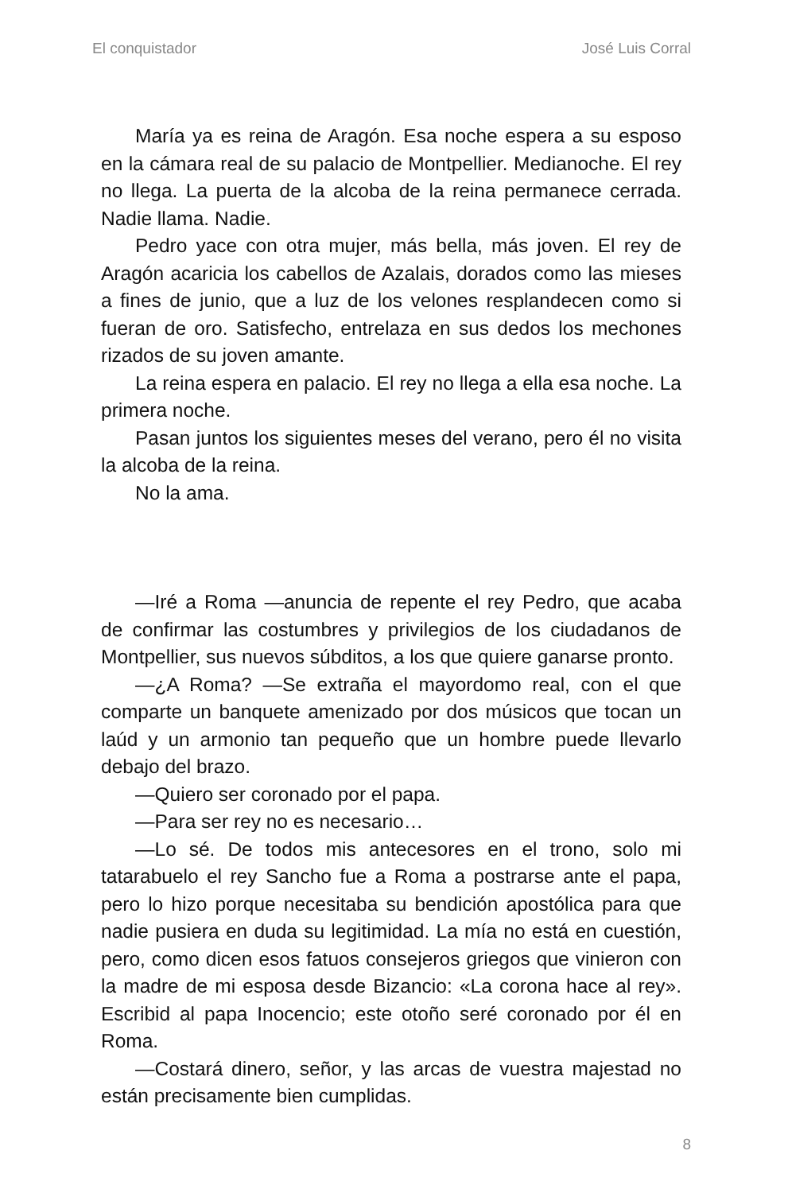El conquistador José Luis Corral
María ya es reina de Aragón. Esa noche espera a su esposo en la cámara real de su palacio de Montpellier. Medianoche. El rey no llega. La puerta de la alcoba de la reina permanece cerrada. Nadie llama. Nadie.
Pedro yace con otra mujer, más bella, más joven. El rey de Aragón acaricia los cabellos de Azalais, dorados como las mieses a fines de junio, que a luz de los velones resplandecen como si fueran de oro. Satisfecho, entrelaza en sus dedos los mechones rizados de su joven amante.
La reina espera en palacio. El rey no llega a ella esa noche. La primera noche.
Pasan juntos los siguientes meses del verano, pero él no visita la alcoba de la reina.
No la ama.
—Iré a Roma —anuncia de repente el rey Pedro, que acaba de confirmar las costumbres y privilegios de los ciudadanos de Montpellier, sus nuevos súbditos, a los que quiere ganarse pronto.
—¿A Roma? —Se extraña el mayordomo real, con el que comparte un banquete amenizado por dos músicos que tocan un laúd y un armonio tan pequeño que un hombre puede llevarlo debajo del brazo.
—Quiero ser coronado por el papa.
—Para ser rey no es necesario…
—Lo sé. De todos mis antecesores en el trono, solo mi tatarabuelo el rey Sancho fue a Roma a postrarse ante el papa, pero lo hizo porque necesitaba su bendición apostólica para que nadie pusiera en duda su legitimidad. La mía no está en cuestión, pero, como dicen esos fatuos consejeros griegos que vinieron con la madre de mi esposa desde Bizancio: «La corona hace al rey». Escribid al papa Inocencio; este otoño seré coronado por él en Roma.
—Costará dinero, señor, y las arcas de vuestra majestad no están precisamente bien cumplidas.
8